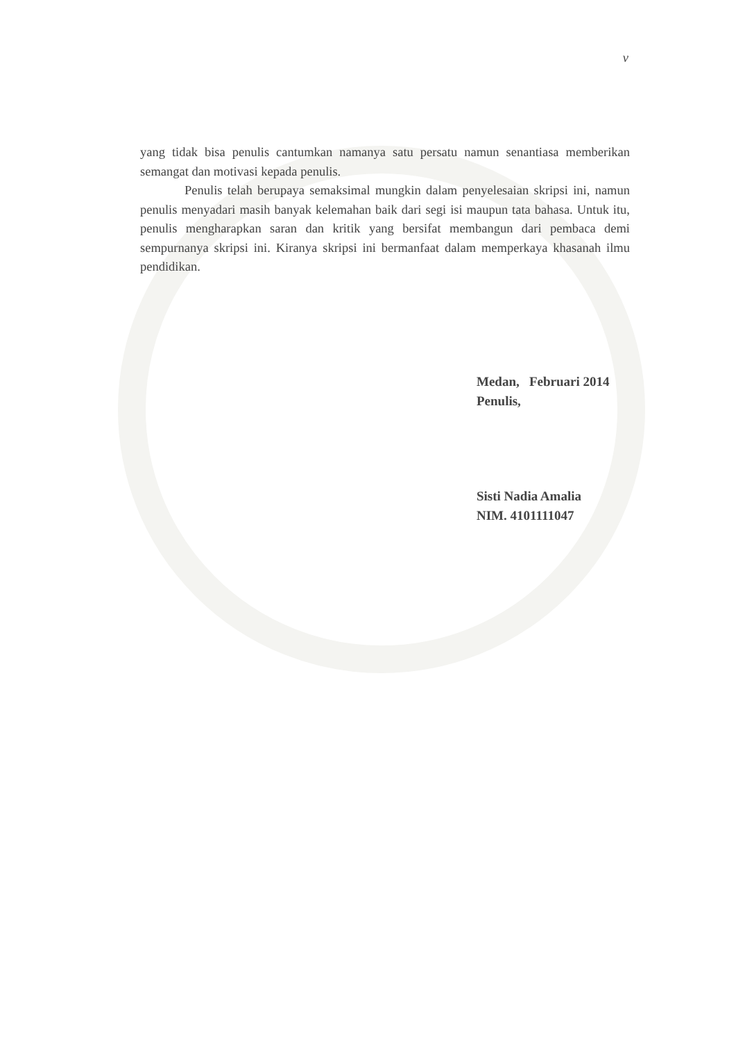v
yang tidak bisa penulis cantumkan namanya satu persatu namun senantiasa memberikan semangat dan motivasi kepada penulis.
Penulis telah berupaya semaksimal mungkin dalam penyelesaian skripsi ini, namun penulis menyadari masih banyak kelemahan baik dari segi isi maupun tata bahasa. Untuk itu, penulis mengharapkan saran dan kritik yang bersifat membangun dari pembaca demi sempurnanya skripsi ini. Kiranya skripsi ini bermanfaat dalam memperkaya khasanah ilmu pendidikan.
Medan, Februari 2014
Penulis,
Sisti Nadia Amalia
NIM. 4101111047